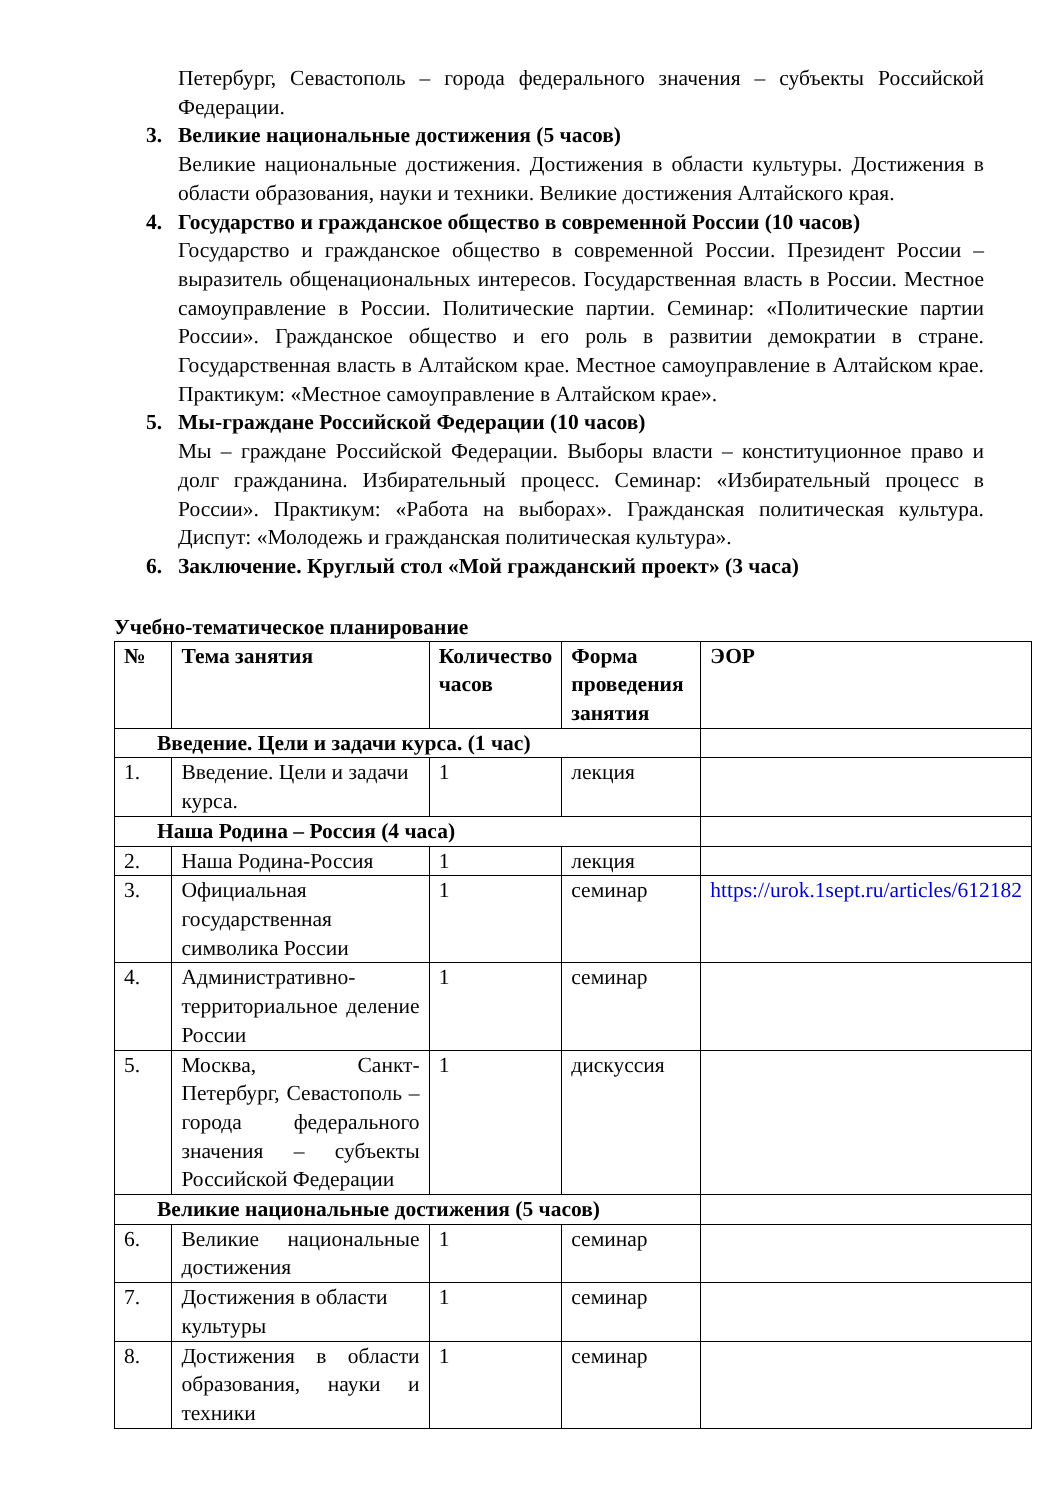Петербург, Севастополь – города федерального значения – субъекты Российской Федерации.
3. Великие национальные достижения (5 часов)
Великие национальные достижения. Достижения в области культуры. Достижения в области образования, науки и техники. Великие достижения Алтайского края.
4. Государство и гражданское общество в современной России (10 часов)
Государство и гражданское общество в современной России. Президент России – выразитель общенациональных интересов. Государственная власть в России. Местное самоуправление в России. Политические партии. Семинар: «Политические партии России». Гражданское общество и его роль в развитии демократии в стране. Государственная власть в Алтайском крае. Местное самоуправление в Алтайском крае. Практикум: «Местное самоуправление в Алтайском крае».
5. Мы-граждане Российской Федерации (10 часов)
Мы – граждане Российской Федерации. Выборы власти – конституционное право и долг гражданина. Избирательный процесс. Семинар: «Избирательный процесс в России». Практикум: «Работа на выборах». Гражданская политическая культура. Диспут: «Молодежь и гражданская политическая культура».
6. Заключение. Круглый стол «Мой гражданский проект» (3 часа)
Учебно-тематическое планирование
| № | Тема занятия | Количество часов | Форма проведения занятия | ЭОР |
| --- | --- | --- | --- | --- |
| Введение. Цели и задачи курса. (1 час) | | | | |
| 1. | Введение. Цели и задачи курса. | 1 | лекция | |
| Наша Родина – Россия (4 часа) | | | | |
| 2. | Наша Родина-Россия | 1 | лекция | |
| 3. | Официальная государственная символика России | 1 | семинар | https://urok.1sept.ru/articles/612182 |
| 4. | Административно-территориальное деление России | 1 | семинар | |
| 5. | Москва, Санкт-Петербург, Севастополь – города федерального значения – субъекты Российской Федерации | 1 | дискуссия | |
| Великие национальные достижения (5 часов) | | | | |
| 6. | Великие национальные достижения | 1 | семинар | |
| 7. | Достижения в области культуры | 1 | семинар | |
| 8. | Достижения в области образования, науки и техники | 1 | семинар | |